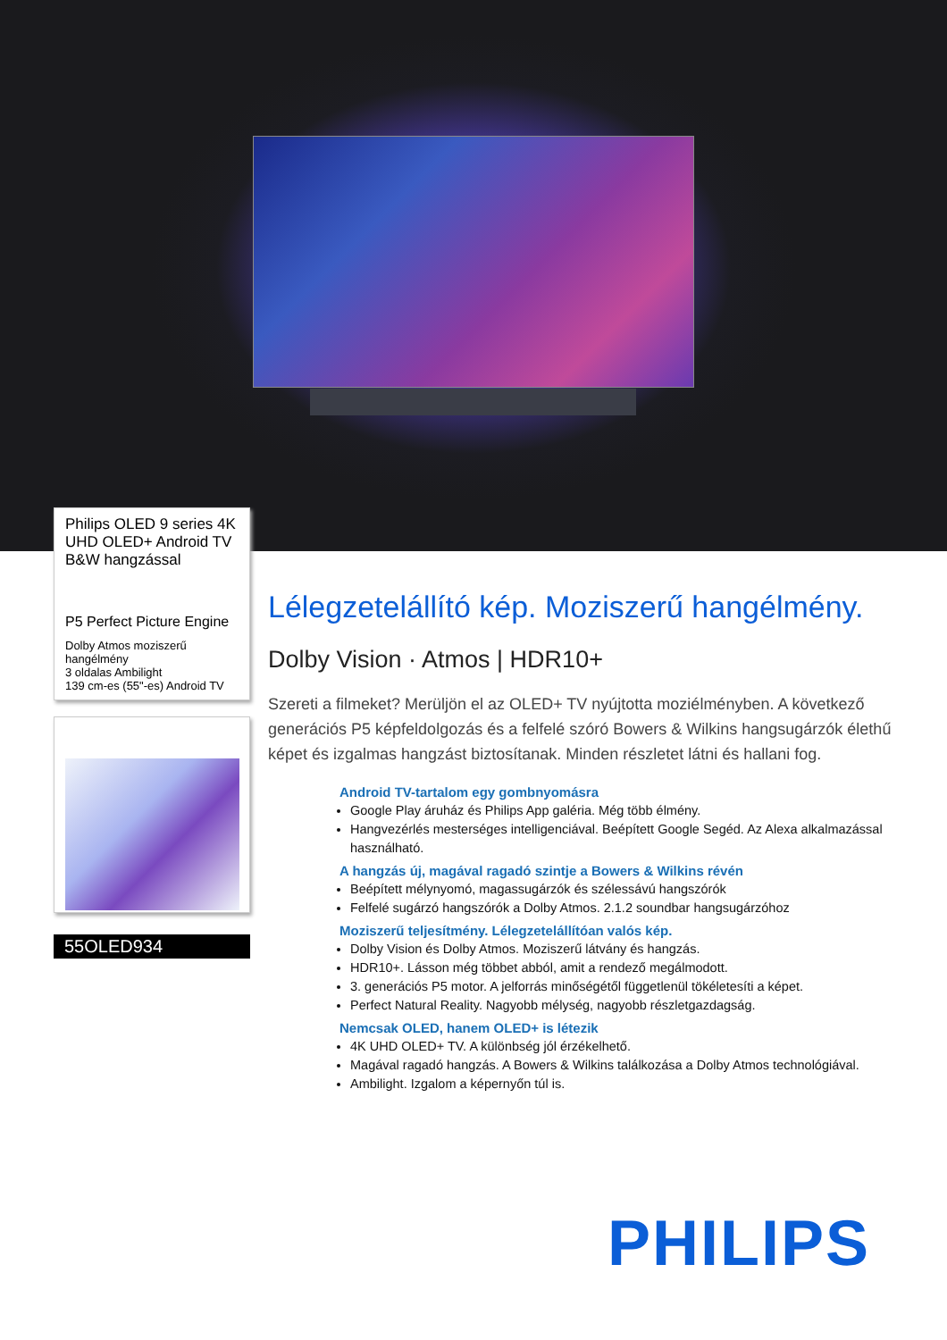Philips OLED 9 series 4K UHD OLED+ Android TV B&W hangzással
P5 Perfect Picture Engine
Dolby Atmos moziszerű hangélmény
3 oldalas Ambilight
139 cm-es (55"-es) Android TV
55OLED934
Lélegzetelállító kép. Moziszerű hangélmény.
Dolby Vision · Atmos | HDR10+
Szereti a filmeket? Merüljön el az OLED+ TV nyújtotta moziélményben. A következő generációs P5 képfeldolgozás és a felfelé szóró Bowers & Wilkins hangsugárzók élethű képet és izgalmas hangzást biztosítanak. Minden részletet látni és hallani fog.
Android TV-tartalom egy gombnyomásra
Google Play áruház és Philips App galéria. Még több élmény.
Hangvezérlés mesterséges intelligenciával. Beépített Google Segéd. Az Alexa alkalmazással használható.
A hangzás új, magával ragadó szintje a Bowers & Wilkins révén
Beépített mélynyomó, magassugárzók és szélessávú hangszórók
Felfelé sugárzó hangszórók a Dolby Atmos. 2.1.2 soundbar hangsugárzóhoz
Moziszerű teljesítmény. Lélegzetelállítóan valós kép.
Dolby Vision és Dolby Atmos. Moziszerű látvány és hangzás.
HDR10+. Lásson még többet abból, amit a rendező megálmodott.
3. generációs P5 motor. A jelforrás minőségétől függetlenül tökéletesíti a képet.
Perfect Natural Reality. Nagyobb mélység, nagyobb részletgazdagság.
Nemcsak OLED, hanem OLED+ is létezik
4K UHD OLED+ TV. A különbség jól érzékelhető.
Magával ragadó hangzás. A Bowers & Wilkins találkozása a Dolby Atmos technológiával.
Ambilight. Izgalom a képernyőn túl is.
PHILIPS